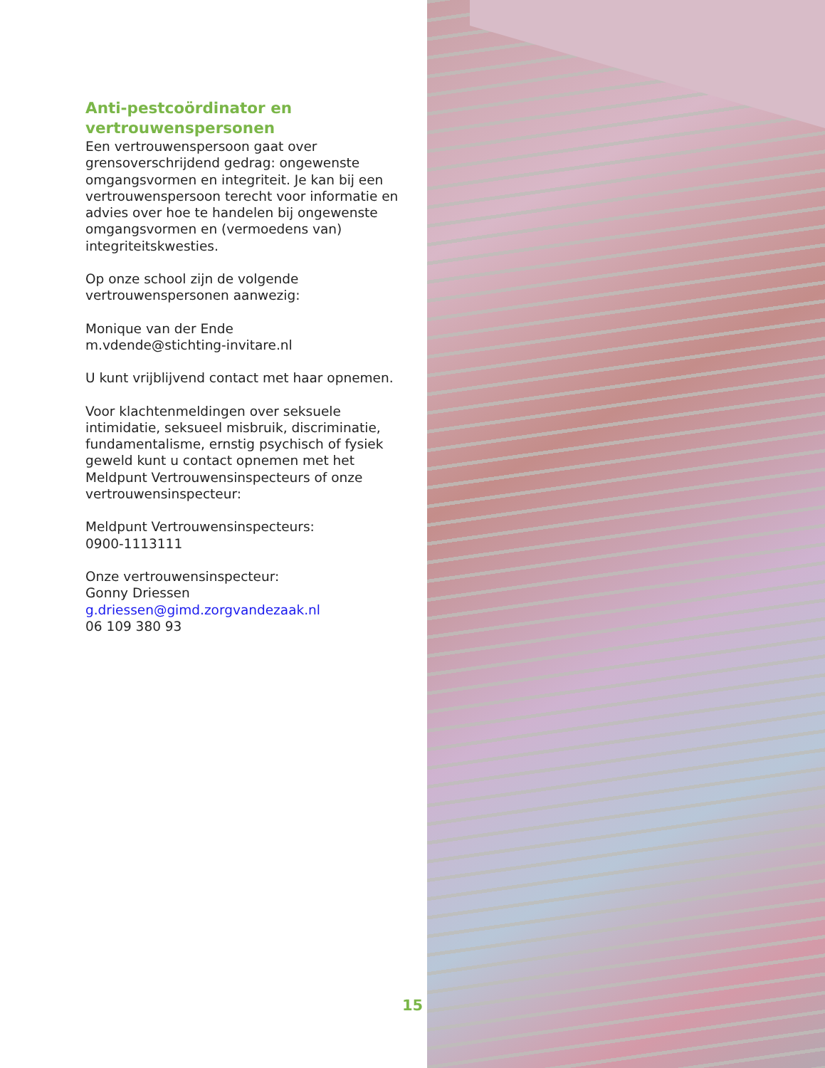Anti-pestcoördinator en vertrouwenspersonen
Een vertrouwenspersoon gaat over grensoverschrijdend gedrag: ongewenste omgangsvormen en integriteit. Je kan bij een vertrouwenspersoon terecht voor informatie en advies over hoe te handelen bij ongewenste omgangsvormen en (vermoedens van) integriteitskwesties.
Op onze school zijn de volgende vertrouwenspersonen aanwezig:
Monique van der Ende
m.vdende@stichting-invitare.nl
U kunt vrijblijvend contact met haar opnemen.
Voor klachtenmeldingen over seksuele intimidatie, seksueel misbruik, discriminatie, fundamentalisme, ernstig psychisch of fysiek geweld kunt u contact opnemen met het Meldpunt Vertrouwensinspecteurs of onze vertrouwensinspecteur:
Meldpunt Vertrouwensinspecteurs:
0900-1113111
Onze vertrouwensinspecteur:
Gonny Driessen
g.driessen@gimd.zorgvandezaak.nl
06 109 380 93
15